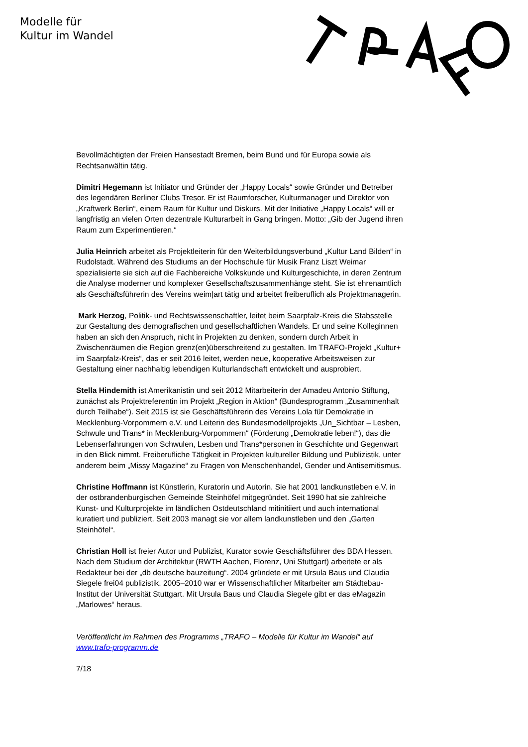Modelle für
Kultur im Wandel
Bevollmächtigten der Freien Hansestadt Bremen, beim Bund und für Europa sowie als Rechtsanwältin tätig.
Dimitri Hegemann ist Initiator und Gründer der „Happy Locals“ sowie Gründer und Betreiber des legendären Berliner Clubs Tresor. Er ist Raumforscher, Kulturmanager und Direktor von „Kraftwerk Berlin“, einem Raum für Kultur und Diskurs. Mit der Initiative „Happy Locals“ will er langfristig an vielen Orten dezentrale Kulturarbeit in Gang bringen. Motto: „Gib der Jugend ihren Raum zum Experimentieren.“
Julia Heinrich arbeitet als Projektleiterin für den Weiterbildungsverbund „Kultur Land Bilden“ in Rudolstadt. Während des Studiums an der Hochschule für Musik Franz Liszt Weimar spezialisierte sie sich auf die Fachbereiche Volkskunde und Kulturgeschichte, in deren Zentrum die Analyse moderner und komplexer Gesellschaftszusammenhänge steht. Sie ist ehrenamtlich als Geschäftsführerin des Vereins weim|art tätig und arbeitet freiberuflich als Projektmanagerin.
Mark Herzog, Politik- und Rechtswissenschaftler, leitet beim Saarpfalz-Kreis die Stabsstelle zur Gestaltung des demografischen und gesellschaftlichen Wandels. Er und seine Kolleginnen haben an sich den Anspruch, nicht in Projekten zu denken, sondern durch Arbeit in Zwischenräumen die Region grenz(en)überschreitend zu gestalten. Im TRAFO-Projekt „Kultur+ im Saarpfalz-Kreis“, das er seit 2016 leitet, werden neue, kooperative Arbeitsweisen zur Gestaltung einer nachhaltig lebendigen Kulturlandschaft entwickelt und ausprobiert.
Stella Hindemith ist Amerikanistin und seit 2012 Mitarbeiterin der Amadeu Antonio Stiftung, zunächst als Projektreferentin im Projekt „Region in Aktion“ (Bundesprogramm „Zusammenhalt durch Teilhabe“). Seit 2015 ist sie Geschäftsführerin des Vereins Lola für Demokratie in Mecklenburg-Vorpommern e.V. und Leiterin des Bundesmodellprojekts „Un_Sichtbar – Lesben, Schwule und Trans* in Mecklenburg-Vorpommern“ (Förderung „Demokratie leben!“), das die Lebenserfahrungen von Schwulen, Lesben und Trans*personen in Geschichte und Gegenwart in den Blick nimmt. Freiberufliche Tätigkeit in Projekten kultureller Bildung und Publizistik, unter anderem beim „Missy Magazine“ zu Fragen von Menschenhandel, Gender und Antisemitismus.
Christine Hoffmann ist Künstlerin, Kuratorin und Autorin. Sie hat 2001 landkunstleben e.V. in der ostbrandenburgischen Gemeinde Steinhöfel mitgegründet. Seit 1990 hat sie zahlreiche Kunst- und Kulturprojekte im ländlichen Ostdeutschland mitinitiiert und auch international kuratiert und publiziert. Seit 2003 managt sie vor allem landkunstleben und den „Garten Steinhöfel“.
Christian Holl ist freier Autor und Publizist, Kurator sowie Geschäftsführer des BDA Hessen. Nach dem Studium der Architektur (RWTH Aachen, Florenz, Uni Stuttgart) arbeitete er als Redakteur bei der „db deutsche bauzeitung“. 2004 gründete er mit Ursula Baus und Claudia Siegele frei04 publizistik. 2005–2010 war er Wissenschaftlicher Mitarbeiter am Städtebau-Institut der Universität Stuttgart. Mit Ursula Baus und Claudia Siegele gibt er das eMagazin „Marlowes“ heraus.
Veröffentlicht im Rahmen des Programms „TRAFO – Modelle für Kultur im Wandel“ auf www.trafo-programm.de
7/18